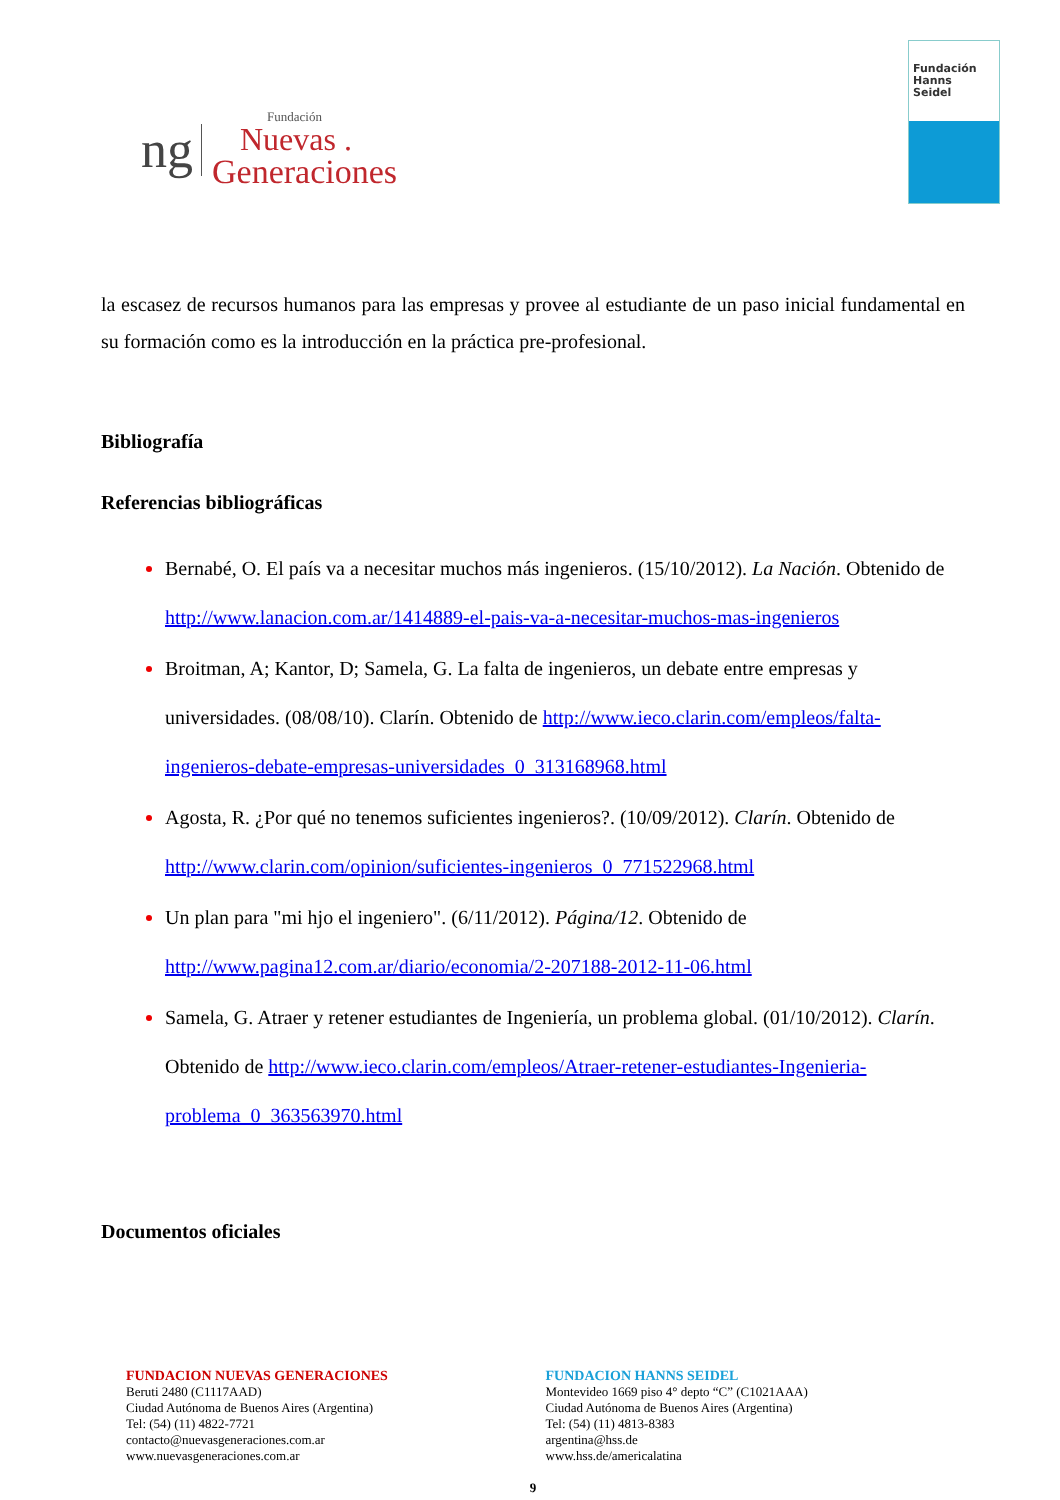ng
Fundación
Nuevas .
Generaciones
Fundación
Hanns
Seidel
la escasez de recursos humanos para las empresas y provee al estudiante de un paso inicial fundamental en su formación como es la introducción en la práctica pre-profesional.
Bibliografía
Referencias bibliográficas
Bernabé, O. El país va a necesitar muchos más ingenieros. (15/10/2012). La Nación. Obtenido de http://www.lanacion.com.ar/1414889-el-pais-va-a-necesitar-muchos-mas-ingenieros
Broitman, A; Kantor, D; Samela, G. La falta de ingenieros, un debate entre empresas y universidades. (08/08/10). Clarín. Obtenido de http://www.ieco.clarin.com/empleos/falta-ingenieros-debate-empresas-universidades_0_313168968.html
Agosta, R. ¿Por qué no tenemos suficientes ingenieros?. (10/09/2012). Clarín. Obtenido de http://www.clarin.com/opinion/suficientes-ingenieros_0_771522968.html
Un plan para "mi hjo el ingeniero". (6/11/2012). Página/12. Obtenido de http://www.pagina12.com.ar/diario/economia/2-207188-2012-11-06.html
Samela, G. Atraer y retener estudiantes de Ingeniería, un problema global. (01/10/2012). Clarín. Obtenido de http://www.ieco.clarin.com/empleos/Atraer-retener-estudiantes-Ingenieria-problema_0_363563970.html
Documentos oficiales
FUNDACION NUEVAS GENERACIONES
Beruti 2480 (C1117AAD)
Ciudad Autónoma de Buenos Aires (Argentina)
Tel: (54) (11) 4822-7721
contacto@nuevasgeneraciones.com.ar
www.nuevasgeneraciones.com.ar
FUNDACION HANNS SEIDEL
Montevideo 1669 piso 4° depto “C” (C1021AAA)
Ciudad Autónoma de Buenos Aires (Argentina)
Tel: (54) (11) 4813-8383
argentina@hss.de
www.hss.de/americalatina
9